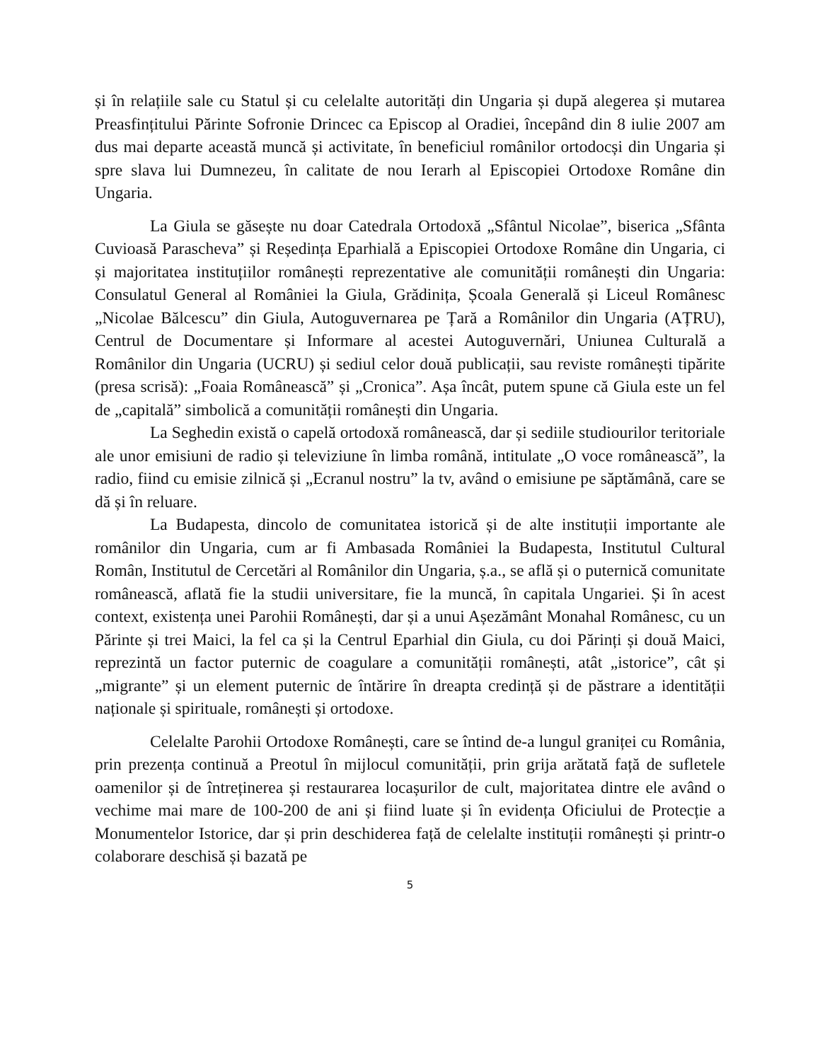și în relațiile sale cu Statul și cu celelalte autorități din Ungaria și după alegerea și mutarea Preasfințitului Părinte Sofronie Drincec ca Episcop al Oradiei, începând din 8 iulie 2007 am dus mai departe această muncă și activitate, în beneficiul românilor ortodocși din Ungaria și spre slava lui Dumnezeu, în calitate de nou Ierarh al Episcopiei Ortodoxe Române din Ungaria.
La Giula se găsește nu doar Catedrala Ortodoxă „Sfântul Nicolae”, biserica „Sfânta Cuvioasă Parascheva” și Reședința Eparhială a Episcopiei Ortodoxe Române din Ungaria, ci și majoritatea instituțiilor românești reprezentative ale comunității românești din Ungaria: Consulatul General al României la Giula, Grădinița, Școala Generală și Liceul Românesc „Nicolae Bălcescu” din Giula, Autoguvernarea pe Țară a Românilor din Ungaria (AȚRU), Centrul de Documentare și Informare al acestei Autoguvernări, Uniunea Culturală a Românilor din Ungaria (UCRU) și sediul celor două publicații, sau reviste românești tipărite (presa scrisă): „Foaia Românească” și „Cronica”. Așa încât, putem spune că Giula este un fel de „capitală” simbolică a comunității românești din Ungaria.
La Seghedin există o capelă ortodoxă românească, dar și sediile studiourilor teritoriale ale unor emisiuni de radio și televiziune în limba română, intitulate „O voce românească”, la radio, fiind cu emisie zilnică și „Ecranul nostru” la tv, având o emisiune pe săptămână, care se dă și în reluare.
La Budapesta, dincolo de comunitatea istorică și de alte instituții importante ale românilor din Ungaria, cum ar fi Ambasada României la Budapesta, Institutul Cultural Român, Institutul de Cercetări al Românilor din Ungaria, ș.a., se află și o puternică comunitate românească, aflată fie la studii universitare, fie la muncă, în capitala Ungariei. Și în acest context, existența unei Parohii Românești, dar și a unui Așezământ Monahal Românesc, cu un Părinte și trei Maici, la fel ca și la Centrul Eparhial din Giula, cu doi Părinți și două Maici, reprezintă un factor puternic de coagulare a comunității românești, atât „istorice”, cât și „migrante” și un element puternic de întărire în dreapta credință și de păstrare a identității naționale și spirituale, românești și ortodoxe.
Celelalte Parohii Ortodoxe Românești, care se întind de-a lungul graniței cu România, prin prezența continuă a Preotul în mijlocul comunității, prin grija arătată față de sufletele oamenilor și de întreținerea și restaurarea locașurilor de cult, majoritatea dintre ele având o vechime mai mare de 100-200 de ani și fiind luate și în evidența Oficiului de Protecție a Monumentelor Istorice, dar și prin deschiderea față de celelalte instituții românești și printr-o colaborare deschisă și bazată pe
5